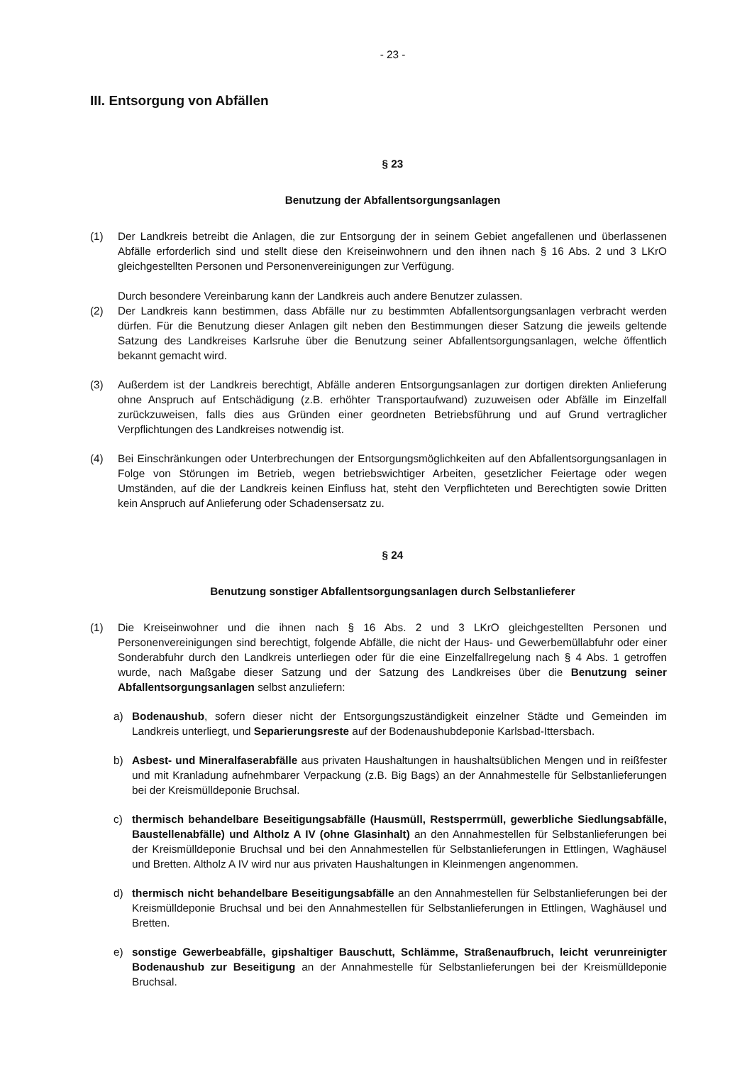- 23 -
III. Entsorgung von Abfällen
§ 23
Benutzung der Abfallentsorgungsanlagen
(1) Der Landkreis betreibt die Anlagen, die zur Entsorgung der in seinem Gebiet angefallenen und überlassenen Abfälle erforderlich sind und stellt diese den Kreiseinwohnern und den ihnen nach § 16 Abs. 2 und 3 LKrO gleichgestellten Personen und Personenvereinigungen zur Verfügung.
Durch besondere Vereinbarung kann der Landkreis auch andere Benutzer zulassen.
(2) Der Landkreis kann bestimmen, dass Abfälle nur zu bestimmten Abfallentsorgungsanlagen verbracht werden dürfen. Für die Benutzung dieser Anlagen gilt neben den Bestimmungen dieser Satzung die jeweils geltende Satzung des Landkreises Karlsruhe über die Benutzung seiner Abfallentsorgungsanlagen, welche öffentlich bekannt gemacht wird.
(3) Außerdem ist der Landkreis berechtigt, Abfälle anderen Entsorgungsanlagen zur dortigen direkten Anlieferung ohne Anspruch auf Entschädigung (z.B. erhöhter Transportaufwand) zuzuweisen oder Abfälle im Einzelfall zurückzuweisen, falls dies aus Gründen einer geordneten Betriebsführung und auf Grund vertraglicher Verpflichtungen des Landkreises notwendig ist.
(4) Bei Einschränkungen oder Unterbrechungen der Entsorgungsmöglichkeiten auf den Abfallentsorgungsanlagen in Folge von Störungen im Betrieb, wegen betriebswichtiger Arbeiten, gesetzlicher Feiertage oder wegen Umständen, auf die der Landkreis keinen Einfluss hat, steht den Verpflichteten und Berechtigten sowie Dritten kein Anspruch auf Anlieferung oder Schadensersatz zu.
§ 24
Benutzung sonstiger Abfallentsorgungsanlagen durch Selbstanlieferer
(1) Die Kreiseinwohner und die ihnen nach § 16 Abs. 2 und 3 LKrO gleichgestellten Personen und Personenvereinigungen sind berechtigt, folgende Abfälle, die nicht der Haus- und Gewerbemüllabfuhr oder einer Sonderabfuhr durch den Landkreis unterliegen oder für die eine Einzelfallregelung nach § 4 Abs. 1 getroffen wurde, nach Maßgabe dieser Satzung und der Satzung des Landkreises über die Benutzung seiner Abfallentsorgungsanlagen selbst anzuliefern:
a) Bodenaushub, sofern dieser nicht der Entsorgungszuständigkeit einzelner Städte und Gemeinden im Landkreis unterliegt, und Separierungsreste auf der Bodenaushubdeponie Karlsbad-Ittersbach.
b) Asbest- und Mineralfaserabfälle aus privaten Haushaltungen in haushaltsüblichen Mengen und in reißfester und mit Kranladung aufnehmbarer Verpackung (z.B. Big Bags) an der Annahmestelle für Selbstanlieferungen bei der Kreismülldeponie Bruchsal.
c) thermisch behandelbare Beseitigungsabfälle (Hausmüll, Restsperrmüll, gewerbliche Siedlungsabfälle, Baustellenabfälle) und Altholz A IV (ohne Glasinhalt) an den Annahmestellen für Selbstanlieferungen bei der Kreismülldeponie Bruchsal und bei den Annahmestellen für Selbstanlieferungen in Ettlingen, Waghäusel und Bretten. Altholz A IV wird nur aus privaten Haushaltungen in Kleinmengen angenommen.
d) thermisch nicht behandelbare Beseitigungsabfälle an den Annahmestellen für Selbstanlieferungen bei der Kreismülldeponie Bruchsal und bei den Annahmestellen für Selbstanlieferungen in Ettlingen, Waghäusel und Bretten.
e) sonstige Gewerbeabfälle, gipshaltiger Bauschutt, Schlämme, Straßenaufbruch, leicht verunreinigter Bodenaushub zur Beseitigung an der Annahmestelle für Selbstanlieferungen bei der Kreismülldeponie Bruchsal.